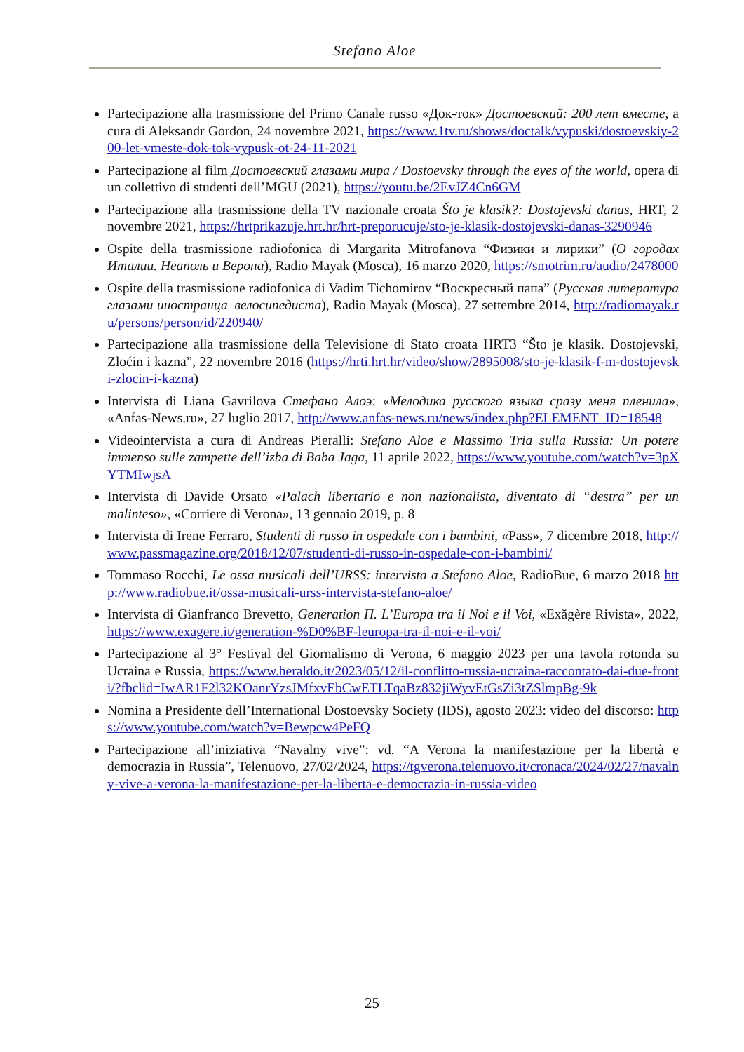Stefano Aloe
Partecipazione alla trasmissione del Primo Canale russo «Док-ток» Достоевский: 200 лет вместе, a cura di Aleksandr Gordon, 24 novembre 2021, https://www.1tv.ru/shows/doctalk/vypuski/dostoevskiy-200-let-vmeste-dok-tok-vypusk-ot-24-11-2021
Partecipazione al film Достоевский глазами мира / Dostoevsky through the eyes of the world, opera di un collettivo di studenti dell’MGU (2021), https://youtu.be/2EvJZ4Cn6GM
Partecipazione alla trasmissione della TV nazionale croata Što je klasik?: Dostojevski danas, HRT, 2 novembre 2021, https://hrtprikazuje.hrt.hr/hrt-preporucuje/sto-je-klasik-dostojevski-danas-3290946
Ospite della trasmissione radiofonica di Margarita Mitrofanova “Физики и лирики” (О городах Италии. Неаполь и Верона), Radio Mayak (Mosca), 16 marzo 2020, https://smotrim.ru/audio/2478000
Ospite della trasmissione radiofonica di Vadim Tichomirov “Воскресный папа” (Русская литература глазами иностранца–велосипедиста), Radio Mayak (Mosca), 27 settembre 2014, http://radiomayak.ru/persons/person/id/220940/
Partecipazione alla trasmissione della Televisione di Stato croata HRT3 “Što je klasik. Dostojevski, Zloćin i kazna”, 22 novembre 2016 (https://hrti.hrt.hr/video/show/2895008/sto-je-klasik-f-m-dostojevski-zlocin-i-kazna)
Intervista di Liana Gavrilova Стефано Алоэ: «Мелодика русского языка сразу меня пленила», «Anfas-News.ru», 27 luglio 2017, http://www.anfas-news.ru/news/index.php?ELEMENT_ID=18548
Videointervista a cura di Andreas Pieralli: Stefano Aloe e Massimo Tria sulla Russia: Un potere immenso sulle zampette dell’izba di Baba Jaga, 11 aprile 2022, https://www.youtube.com/watch?v=3pXYTMIwjsA
Intervista di Davide Orsato «Palach libertario e non nazionalista, diventato di “destra” per un malinteso», «Corriere di Verona», 13 gennaio 2019, p. 8
Intervista di Irene Ferraro, Studenti di russo in ospedale con i bambini, «Pass», 7 dicembre 2018, http://www.passmagazine.org/2018/12/07/studenti-di-russo-in-ospedale-con-i-bambini/
Tommaso Rocchi, Le ossa musicali dell’URSS: intervista a Stefano Aloe, RadioBue, 6 marzo 2018 http://www.radiobue.it/ossa-musicali-urss-intervista-stefano-aloe/
Intervista di Gianfranco Brevetto, Generation П. L’Europa tra il Noi e il Voi, «Exăgère Rivista», 2022, https://www.exagere.it/generation-%D0%BF-leuropa-tra-il-noi-e-il-voi/
Partecipazione al 3° Festival del Giornalismo di Verona, 6 maggio 2023 per una tavola rotonda su Ucraina e Russia, https://www.heraldo.it/2023/05/12/il-conflitto-russia-ucraina-raccontato-dai-due-fronti/?fbclid=IwAR1F2l32KOanrYzsJMfxvEbCwETLTqaBz832jiWyvEtGsZi3tZSlmpBg-9k
Nomina a Presidente dell’International Dostoevsky Society (IDS), agosto 2023: video del discorso: https://www.youtube.com/watch?v=Bewpcw4PeFQ
Partecipazione all’iniziativa “Navalny vive”: vd. “A Verona la manifestazione per la libertà e democrazia in Russia”, Telenuovo, 27/02/2024, https://tgverona.telenuovo.it/cronaca/2024/02/27/navalny-vive-a-verona-la-manifestazione-per-la-liberta-e-democrazia-in-russia-video
25